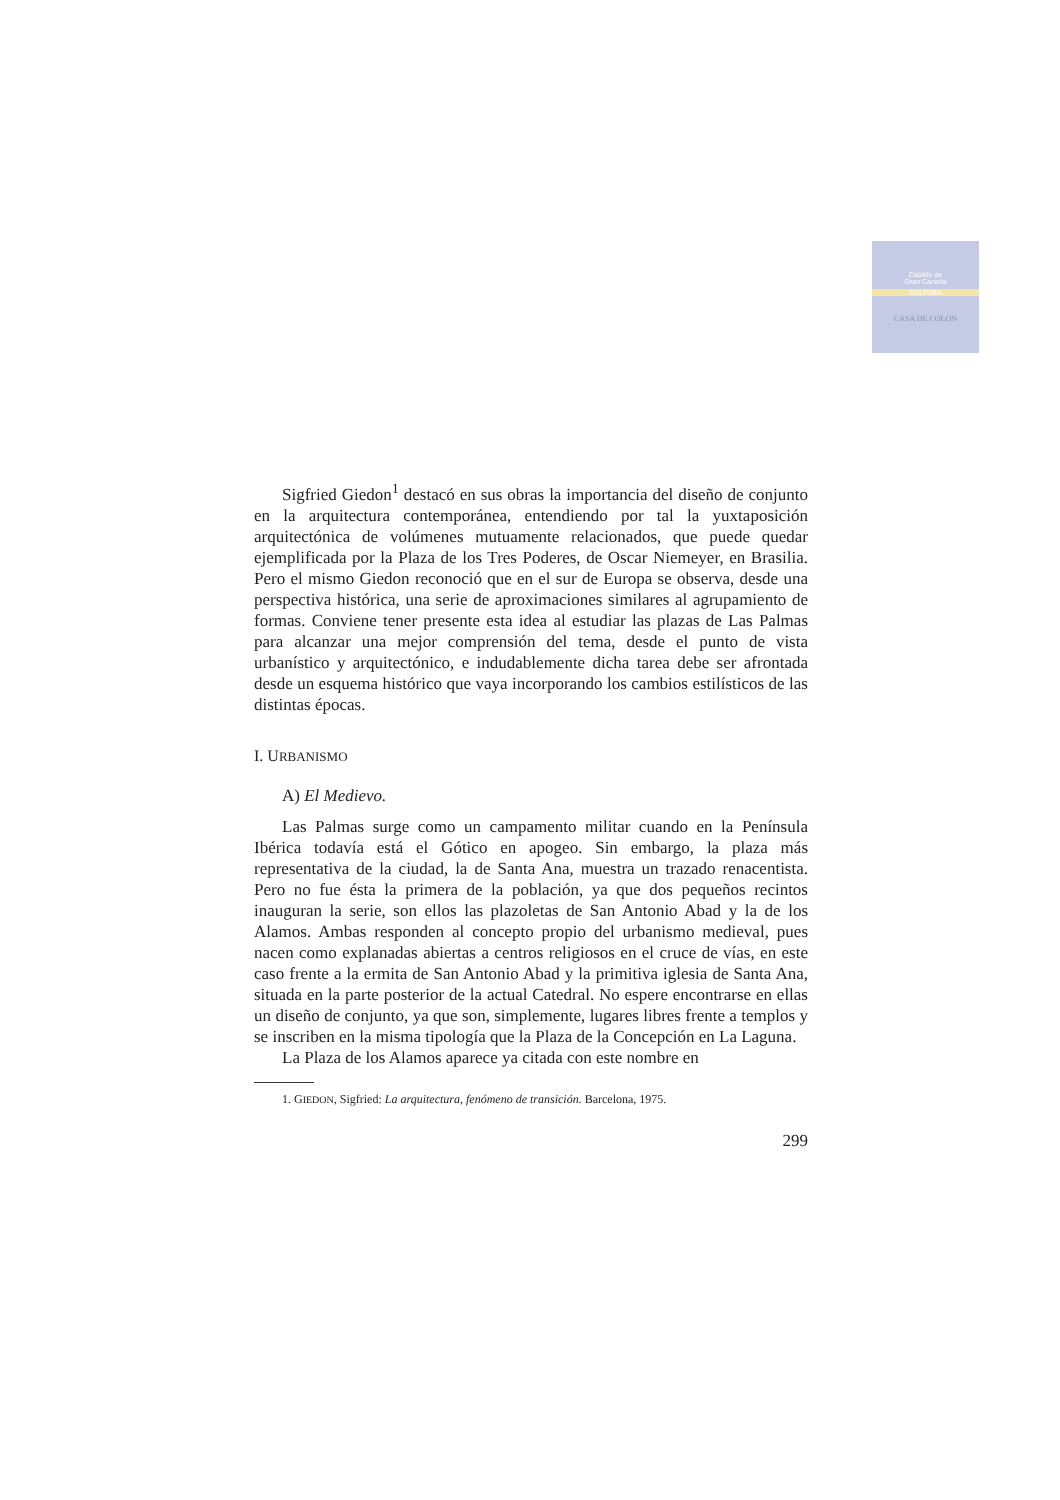Cabildo de
Gran Canaria
CULTURA
CASA DE COLON
Sigfried Giedon<sup>1</sup> destacó en sus obras la importancia del diseño de conjunto en la arquitectura contemporánea, entendiendo por tal la yuxtaposición arquitectónica de volúmenes mutuamente relacionados, que puede quedar ejemplificada por la Plaza de los Tres Poderes, de Oscar Niemeyer, en Brasilia. Pero el mismo Giedon reconoció que en el sur de Europa se observa, desde una perspectiva histórica, una serie de aproximaciones similares al agrupamiento de formas. Conviene tener presente esta idea al estudiar las plazas de Las Palmas para alcanzar una mejor comprensión del tema, desde el punto de vista urbanístico y arquitectónico, e indudablemente dicha tarea debe ser afrontada desde un esquema histórico que vaya incorporando los cambios estilísticos de las distintas épocas.
I. URBANISMO
A) El Medievo.
Las Palmas surge como un campamento militar cuando en la Península Ibérica todavía está el Gótico en apogeo. Sin embargo, la plaza más representativa de la ciudad, la de Santa Ana, muestra un trazado renacentista. Pero no fue ésta la primera de la población, ya que dos pequeños recintos inauguran la serie, son ellos las plazoletas de San Antonio Abad y la de los Alamos. Ambas responden al concepto propio del urbanismo medieval, pues nacen como explanadas abiertas a centros religiosos en el cruce de vías, en este caso frente a la ermita de San Antonio Abad y la primitiva iglesia de Santa Ana, situada en la parte posterior de la actual Catedral. No espere encontrarse en ellas un diseño de conjunto, ya que son, simplemente, lugares libres frente a templos y se inscriben en la misma tipología que la Plaza de la Concepción en La Laguna.
La Plaza de los Alamos aparece ya citada con este nombre en
1. GIEDON, Sigfried: La arquitectura, fenómeno de transición. Barcelona, 1975.
299